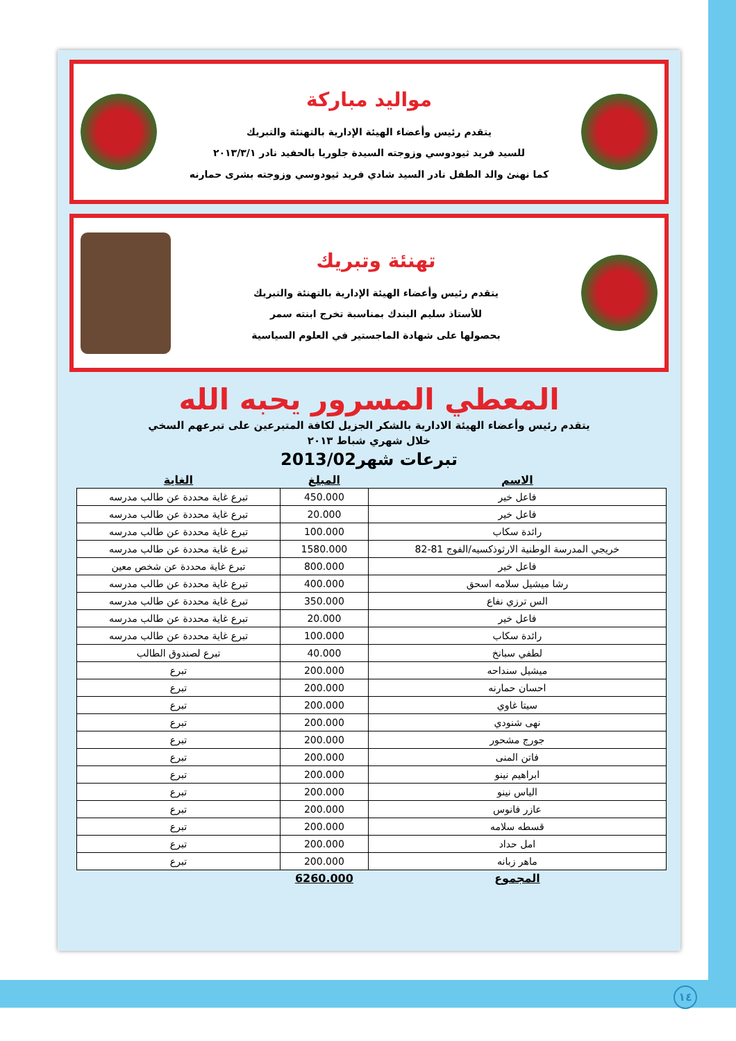مواليد مباركة
يتقدم رئيس وأعضاء الهيئة الإدارية بالتهنئة والتبريك
للسيد فريد ثيودوسي وزوجته السيدة جلوريا بالحفيد نادر ٢٠١٣/٣/١
كما نهنئ والد الطفل نادر السيد شادي فريد ثيودوسي وزوجته بشرى حمارنه
تهنئة وتبريك
يتقدم رئيس وأعضاء الهيئة الإدارية بالتهنئة والتبريك
للأستاذ سليم البندك بمناسبة تخرج ابنته سمر
بحصولها على شهادة الماجستير في العلوم السياسية
المعطي المسرور يحبه الله
يتقدم رئيس وأعضاء الهيئة الادارية بالشكر الجزيل لكافة المتبرعين على تبرعهم السخي
خلال شهري شباط ٢٠١٣
تبرعات شهر2013/02
| الاسم | المبلغ | الغاية |
| --- | --- | --- |
| فاعل خير | 450.000 | تبرع غاية محددة عن طالب مدرسه |
| فاعل خير | 20.000 | تبرع غاية محددة عن طالب مدرسه |
| رائدة سكاب | 100.000 | تبرع غاية محددة عن طالب مدرسه |
| خريجي المدرسة الوطنية الارثوذكسيه/الفوج 81-82 | 1580.000 | تبرع غاية محددة عن طالب مدرسه |
| فاعل خير | 800.000 | تبرع غاية محددة عن شخص معين |
| رشا ميشيل سلامه اسحق | 400.000 | تبرع غاية محددة عن طالب مدرسه |
| الس ترزي نفاع | 350.000 | تبرع غاية محددة عن طالب مدرسه |
| فاعل خير | 20.000 | تبرع غاية محددة عن طالب مدرسه |
| رائدة سكاب | 100.000 | تبرع غاية محددة عن طالب مدرسه |
| لطفي سبانخ | 40.000 | تبرع لصندوق الطالب |
| ميشيل سنداحه | 200.000 | تبرع |
| احسان حمارنه | 200.000 | تبرع |
| سيتا غاوي | 200.000 | تبرع |
| نهى شنودي | 200.000 | تبرع |
| جورج مشحور | 200.000 | تبرع |
| فاتن المنى | 200.000 | تبرع |
| ابراهيم نينو | 200.000 | تبرع |
| الياس نينو | 200.000 | تبرع |
| عازر فانوس | 200.000 | تبرع |
| قسطه سلامه | 200.000 | تبرع |
| امل حداد | 200.000 | تبرع |
| ماهر زبانه | 200.000 | تبرع |
| المجموع | 6260.000 | |
١٤